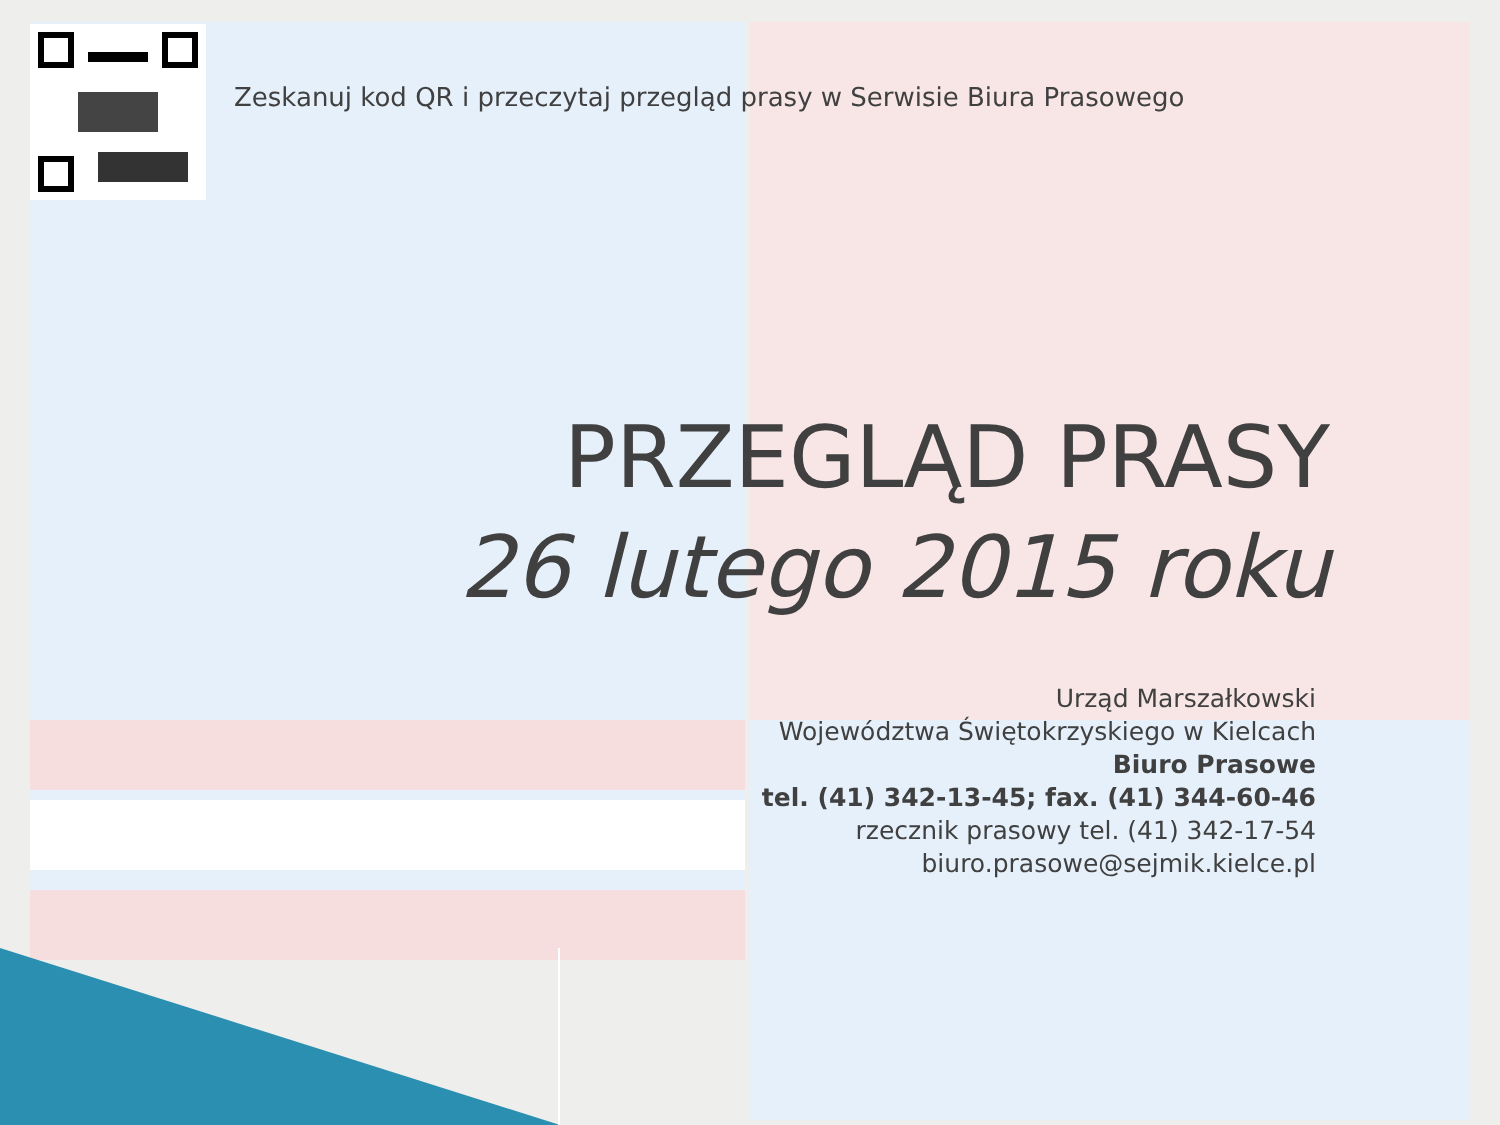Zeskanuj kod QR i przeczytaj przegląd prasy w Serwisie Biura Prasowego
PRZEGLĄD PRASY
26 lutego 2015 roku
Urząd Marszałkowski
Województwa Świętokrzyskiego w Kielcach
Biuro Prasowe
tel. (41) 342-13-45; fax. (41) 344-60-46
rzecznik prasowy tel. (41) 342-17-54
biuro.prasowe@sejmik.kielce.pl